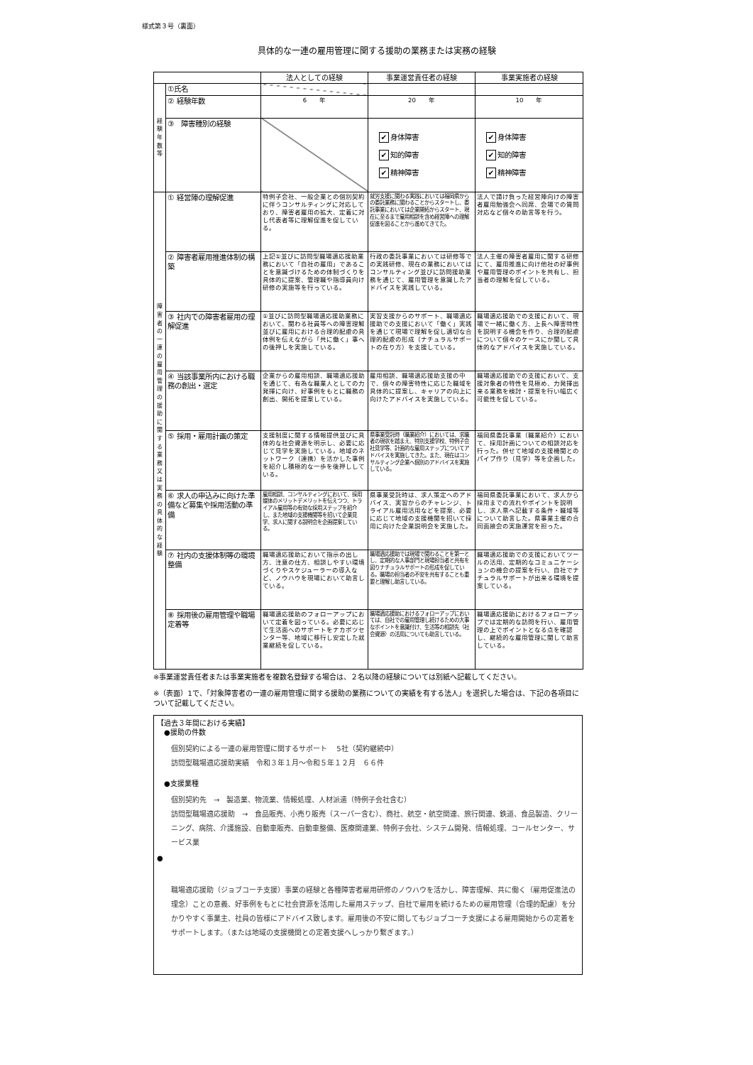様式第３号（裏面）
具体的な一連の雇用管理に関する援助の業務または実務の経験
| | | 法人としての経験 | 事業運営責任者の経験 | 事業実施者の経験 |
| --- | --- | --- | --- | --- |
| 経 験 年 数 等 | ①氏名 | | | |
| | ② 経験年数 | 6 年 | 20 年 | 10 年 |
| | ③ 障害種別の経験 | | ✔ 身体障害 ✔ 知的障害 ✔ 精神障害 | ✔ 身体障害 ✔ 知的障害 ✔ 精神障害 |
| 障 害 者 の 一 連 の 雇 用 管 理 の 援 助 に 関 す る 業 務 又 は 実 務 の 具 体 的 な 経 験 | ① 経営陣の理解促進 | 特例子会社、一般企業との個別契約に伴うコンサルティングに対応しており、障害者雇用の拡大、定着に対し代表者等に理解促進を促している。 | 就労支援に関わる実践においては福岡県からの委託業務に関わることからスタートし、委託事業においては企業開拓からスタート、現在に至るまで雇用相談を含め経営陣への理解促進を図ることから進めてきてた。 | 法人で請け負った経営陣向けの障害者雇用勉強会へ同席、会場での質問対応など個々の助言等を行う。 |
| | ② 障害者雇用推進体制の構築 | 上記①並びに訪問型職場適応援助業務において「自社の雇用」であることを意識づけるための体制づくりを具体的に提案、管理職や指導員向け研修の実施等を行っている。 | 行政の委託事業においては研修等での実践研修、現在の業務においてはコンサルティング並びに訪問援助業務を通じて、雇用管理を意識したアドバイスを実践している。 | 法人主催の障害者雇用に関する研修にて、雇用推進に向け他社の好事例や雇用管理のポイントを共有し、担当者の理解を促している。 |
| | ③ 社内での障害者雇用の理解促進 | ①並びに訪問型職場適応援助業務において、関わる社員等への障害理解並びに雇用における合理的配慮の具体例を伝えながら「共に働く」事への後押しを実施している。 | 実習支援からのサポート、職場適応援助での支援において「働く」実践を通じて現場で理解を促し適切な合理的配慮の形成（ナチュラルサポートの在り方）を支援している。 | 職場適応援助での支援において、現場で一緒に働く方、上長へ障害特性を説明する機会を作り、合理的配慮について個々のケースにか関して具体的なアドバイスを実施している。 |
| | ④ 当該事業所内における職務の創出・選定 | 企業からの雇用相談、職場適応援助を通じて、有為な職業人としての力発揮に向け、好事例をもとに職務の創出、開拓を提案している。 | 雇用相談、職場適応援助支援の中で、個々の障害特性に応じた職域を具体的に提案し、キャリアの向上に向けたアドバイスを実施している。 | 職場適応援助での支援において、支援対象者の特性を見極め、力発揮出来る業務を検討・提案を行い幅広く可能性を促している。 |
| | ⑤ 採用・雇用計画の策定 | 支援制度に関する情報提供並びに具体的な社会資源を明示し、必要に応じて見学を実施している。地域のネットワーク（連携）を活かした事例を紹介し積極的な一歩を後押ししている。 | 県事業受託時（職業紹介）においては、求職者の現状を踏まえ、特別支援学校、特例子会社見学等、計画的な雇用ステップについてアドバイスを実施してきた。また、現在はコンサルティング企業へ個別のアドバイスを実施している。 | 福岡県委託事業（職業紹介）において、採用計画についての相談対応を行った。併せて地域の支援機関とのパイプ作り（見学）等を企画した。 |
| | ⑥ 求人の申込みに向けた準備など募集や採用活動の準備 | 雇用相談、コンサルティングにおいて、採用媒体のメリットデメリットを伝えつつ、トライアル雇用等の有効な採用ステップを紹介し、また地域の支援機関等を招いて企業見学、求人に関する説明会を企画提案している。 | 県事業受託時は、求人策定へのアドバイス、実習からのチャレンジ、トライアル雇用活用などを提案、必要に応じて地域の支援機関を招いて採用に向けた企業説明会を実施した。 | 福岡県委託事業において、求人から採用までの流れやポイントを説明し、求人票へ記載する条件・職域等について助言した。県事業主催の合同面接会の実施運営を担った。 |
| | ⑦ 社内の支援体制等の環境整備 | 職場適応援助において指示の出し方、注意の仕方、相談しやすい環境づくりやスケジューラーの導入など、ノウハウを現場において助言している。 | 職場適応援助では現場で関わることを第一とし、定期的な人事部門と現場担当者と共有を図りナチュラルサポートの形成を促している。職場の担当者の不安を共有することも重要と理解し助言している。 | 職場適応援助での支援においてツールの活用、定期的なコミュニケーションの機会の提案を行い、自社でナチュラルサポートが出来る環境を提案している。 |
| | ⑧ 採用後の雇用管理や職場定着等 | 職場適応援助のフォローアップにおいて定着を図っている。必要に応じて生活面へのサポートをナカポツセンター等、地域に移行し安定した就業継続を促している。 | 職場適応援助におけるフォローアップにおいては、自社での雇用管理し続けるための大事なポイントを意識付け、生活等の相談先（社会資源）の活用についても助言している。 | 職場適応援助におけるフォローアップでは定期的な訪問を行い、雇用管理の上でポイントとなる点を確認し、継続的な雇用管理に関して助言している。 |
※事業運営責任者または事業実施者を複数名登録する場合は、２名以降の経験については別紙へ記載してください。
※（表面）1で、「対象障害者の一連の雇用管理に関する援助の業務についての実績を有する法人」を選択した場合は、下記の各項目について記載してください。
【過去３年間における実績】
●援助の件数
個別契約による一連の雇用管理に関するサポート　 5社（契約継続中）
訪問型職場適応援助実績　令和３年１月～令和５年１２月　６６件
●支援業種
個別契約先　→　製造業、物流業、情報処理、人材派遣（特例子会社含む）
訪問型職場適応援助　→　食品販売、小売り販売（スーパー含む）、商社、航空・航空関連、旅行関連、鉄道、食品製造、クリーニング、病院、介護施設、自動車販売、自動車整備、医療関連業、特例子会社、システム開発、情報処理、コールセンター、サービス業
●
職場適応援助（ジョブコーチ支援）事業の経験と各種障害者雇用研修のノウハウを活かし、障害理解、共に働く（雇用促進法の理念）ことの意義、好事例をもとに社会資源を活用した雇用ステップ、自社で雇用を続けるための雇用管理（合理的配慮）を分かりやすく事業主、社員の皆様にアドバイス致します。雇用後の不安に関してもジョブコーチ支援による雇用開始からの定着をサポートします。（または地域の支援機関との定着支援へしっかり繋ぎます。）